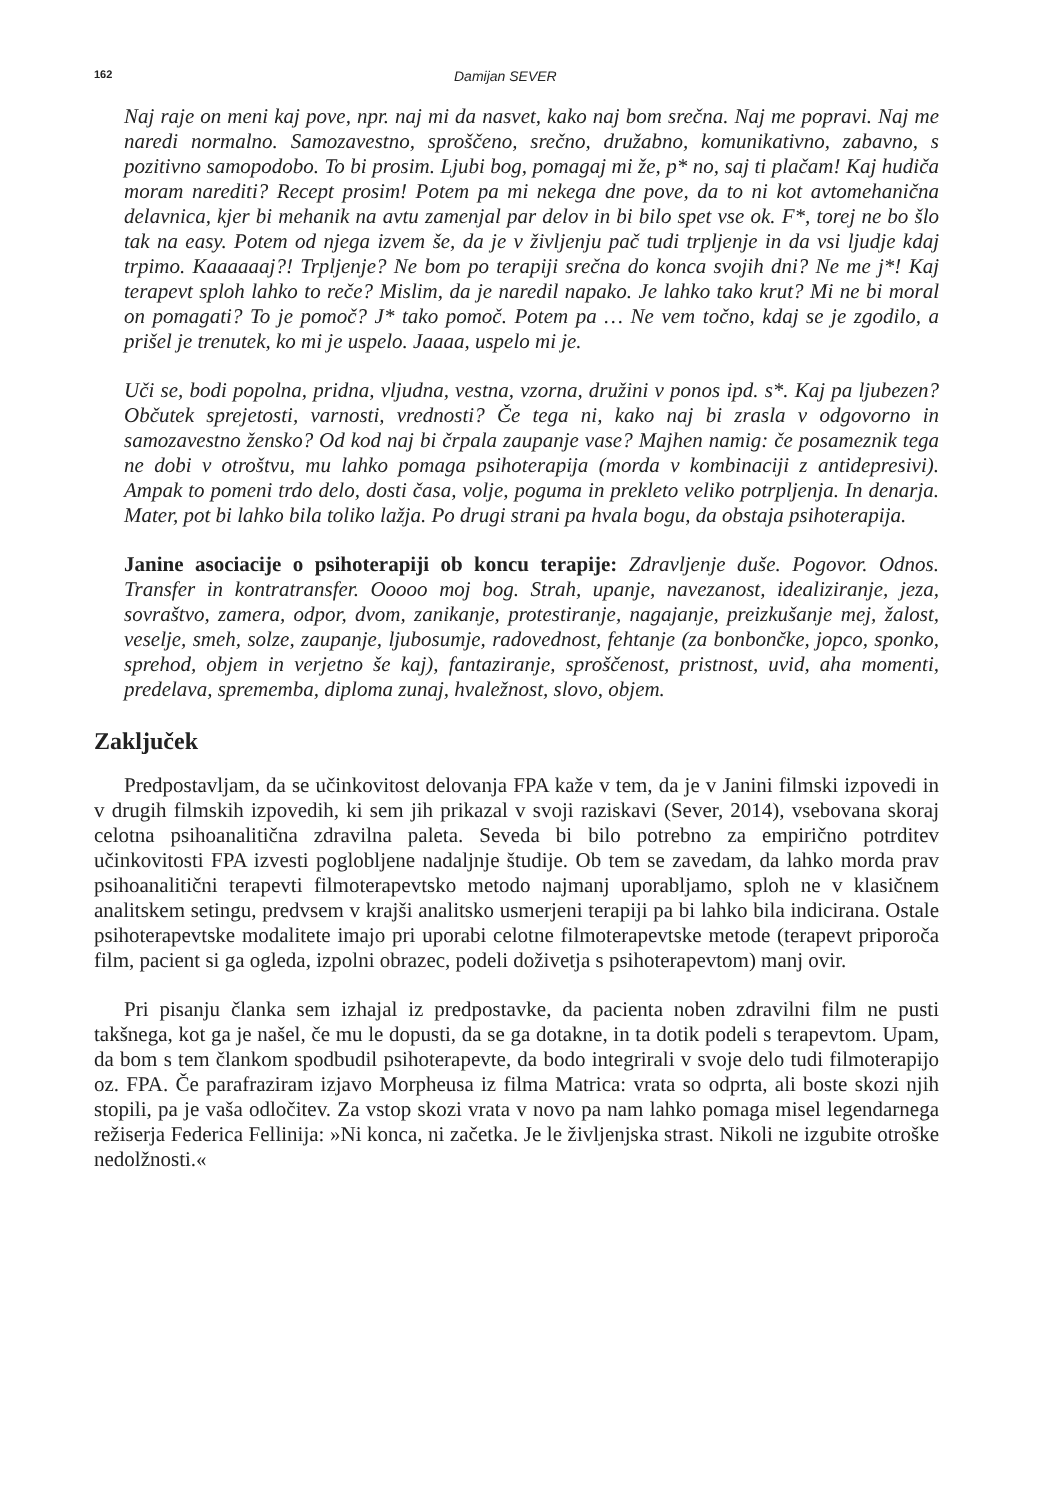162 Damijan SEVER
Naj raje on meni kaj pove, npr. naj mi da nasvet, kako naj bom srečna. Naj me popravi. Naj me naredi normalno. Samozavestno, sproščeno, srečno, družabno, komunikativno, zabavno, s pozitivno samopodobo. To bi prosim. Ljubi bog, pomagaj mi že, p* no, saj ti plačam! Kaj hudiča moram narediti? Recept prosim! Potem pa mi nekega dne pove, da to ni kot avtomehanična delavnica, kjer bi mehanik na avtu zamenjal par delov in bi bilo spet vse ok. F*, torej ne bo šlo tak na easy. Potem od njega izvem še, da je v življenju pač tudi trpljenje in da vsi ljudje kdaj trpimo. Kaaaaaaj?! Trpljenje? Ne bom po terapiji srečna do konca svojih dni? Ne me j*! Kaj terapevt sploh lahko to reče? Mislim, da je naredil napako. Je lahko tako krut? Mi ne bi moral on pomagati? To je pomoč? J* tako pomoč. Potem pa … Ne vem točno, kdaj se je zgodilo, a prišel je trenutek, ko mi je uspelo. Jaaaa, uspelo mi je.
Uči se, bodi popolna, pridna, vljudna, vestna, vzorna, družini v ponos ipd. s*. Kaj pa ljubezen? Občutek sprejetosti, varnosti, vrednosti? Če tega ni, kako naj bi zrasla v odgovorno in samozavestno žensko? Od kod naj bi črpala zaupanje vase? Majhen namig: če posameznik tega ne dobi v otroštvu, mu lahko pomaga psihoterapija (morda v kombinaciji z antidepresivi). Ampak to pomeni trdo delo, dosti časa, volje, poguma in prekleto veliko potrpljenja. In denarja. Mater, pot bi lahko bila toliko lažja. Po drugi strani pa hvala bogu, da obstaja psihoterapija.
Janine asociacije o psihoterapiji ob koncu terapije: Zdravljenje duše. Pogovor. Odnos. Transfer in kontratransfer. Ooooo moj bog. Strah, upanje, navezanost, idealiziranje, jeza, sovraštvo, zamera, odpor, dvom, zanikanje, protestiranje, nagajanje, preizkušanje mej, žalost, veselje, smeh, solze, zaupanje, ljubosumje, radovednost, fehtanje (za bonbončke, jopco, sponko, sprehod, objem in verjetno še kaj), fantaziranje, sproščenost, pristnost, uvid, aha momenti, predelava, sprememba, diploma zunaj, hvaležnost, slovo, objem.
Zaključek
Predpostavljam, da se učinkovitost delovanja FPA kaže v tem, da je v Janini filmski izpovedi in v drugih filmskih izpovedih, ki sem jih prikazal v svoji raziskavi (Sever, 2014), vsebovana skoraj celotna psihoanalitična zdravilna paleta. Seveda bi bilo potrebno za empirično potrditev učinkovitosti FPA izvesti poglobljene nadaljnje študije. Ob tem se zavedam, da lahko morda prav psihoanalitični terapevti filmoterapevtsko metodo najmanj uporabljamo, sploh ne v klasičnem analitskem setingu, predvsem v krajši analitsko usmerjeni terapiji pa bi lahko bila indicirana. Ostale psihoterapevtske modalitete imajo pri uporabi celotne filmoterapevtske metode (terapevt priporoča film, pacient si ga ogleda, izpolni obrazec, podeli doživetja s psihoterapevtom) manj ovir.
Pri pisanju članka sem izhajal iz predpostavke, da pacienta noben zdravilni film ne pusti takšnega, kot ga je našel, če mu le dopusti, da se ga dotakne, in ta dotik podeli s terapevtom. Upam, da bom s tem člankom spodbudil psihoterapevte, da bodo integrirali v svoje delo tudi filmoterapijo oz. FPA. Če parafraziram izjavo Morpheusa iz filma Matrica: vrata so odprta, ali boste skozi njih stopili, pa je vaša odločitev. Za vstop skozi vrata v novo pa nam lahko pomaga misel legendarnega režiserja Federica Fellinija: »Ni konca, ni začetka. Je le življenjska strast. Nikoli ne izgubite otroške nedolžnosti.«